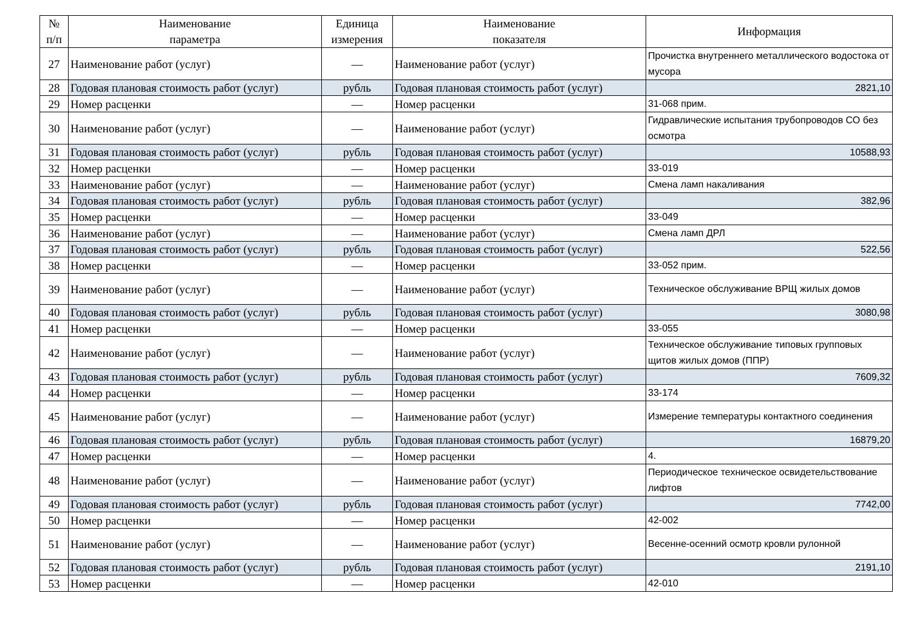| № п/п | Наименование параметра | Единица измерения | Наименование показателя | Информация |
| --- | --- | --- | --- | --- |
| 27 | Наименование работ (услуг) | — | Наименование работ (услуг) | Прочистка внутреннего металлического водостока от мусора |
| 28 | Годовая плановая стоимость работ (услуг) | рубль | Годовая плановая стоимость работ (услуг) | 2821,10 |
| 29 | Номер расценки | — | Номер расценки | 31-068 прим. |
| 30 | Наименование работ (услуг) | — | Наименование работ (услуг) | Гидравлические испытания трубопроводов СО без осмотра |
| 31 | Годовая плановая стоимость работ (услуг) | рубль | Годовая плановая стоимость работ (услуг) | 10588,93 |
| 32 | Номер расценки | — | Номер расценки | 33-019 |
| 33 | Наименование работ (услуг) | — | Наименование работ (услуг) | Смена ламп накаливания |
| 34 | Годовая плановая стоимость работ (услуг) | рубль | Годовая плановая стоимость работ (услуг) | 382,96 |
| 35 | Номер расценки | — | Номер расценки | 33-049 |
| 36 | Наименование работ (услуг) | — | Наименование работ (услуг) | Смена ламп ДРЛ |
| 37 | Годовая плановая стоимость работ (услуг) | рубль | Годовая плановая стоимость работ (услуг) | 522,56 |
| 38 | Номер расценки | — | Номер расценки | 33-052 прим. |
| 39 | Наименование работ (услуг) | — | Наименование работ (услуг) | Техническое обслуживание ВРЩ жилых домов |
| 40 | Годовая плановая стоимость работ (услуг) | рубль | Годовая плановая стоимость работ (услуг) | 3080,98 |
| 41 | Номер расценки | — | Номер расценки | 33-055 |
| 42 | Наименование работ (услуг) | — | Наименование работ (услуг) | Техническое обслуживание типовых групповых щитов жилых домов (ППР) |
| 43 | Годовая плановая стоимость работ (услуг) | рубль | Годовая плановая стоимость работ (услуг) | 7609,32 |
| 44 | Номер расценки | — | Номер расценки | 33-174 |
| 45 | Наименование работ (услуг) | — | Наименование работ (услуг) | Измерение температуры контактного соединения |
| 46 | Годовая плановая стоимость работ (услуг) | рубль | Годовая плановая стоимость работ (услуг) | 16879,20 |
| 47 | Номер расценки | — | Номер расценки | 4. |
| 48 | Наименование работ (услуг) | — | Наименование работ (услуг) | Периодическое техническое освидетельствование лифтов |
| 49 | Годовая плановая стоимость работ (услуг) | рубль | Годовая плановая стоимость работ (услуг) | 7742,00 |
| 50 | Номер расценки | — | Номер расценки | 42-002 |
| 51 | Наименование работ (услуг) | — | Наименование работ (услуг) | Весенне-осенний осмотр кровли рулонной |
| 52 | Годовая плановая стоимость работ (услуг) | рубль | Годовая плановая стоимость работ (услуг) | 2191,10 |
| 53 | Номер расценки | — | Номер расценки | 42-010 |